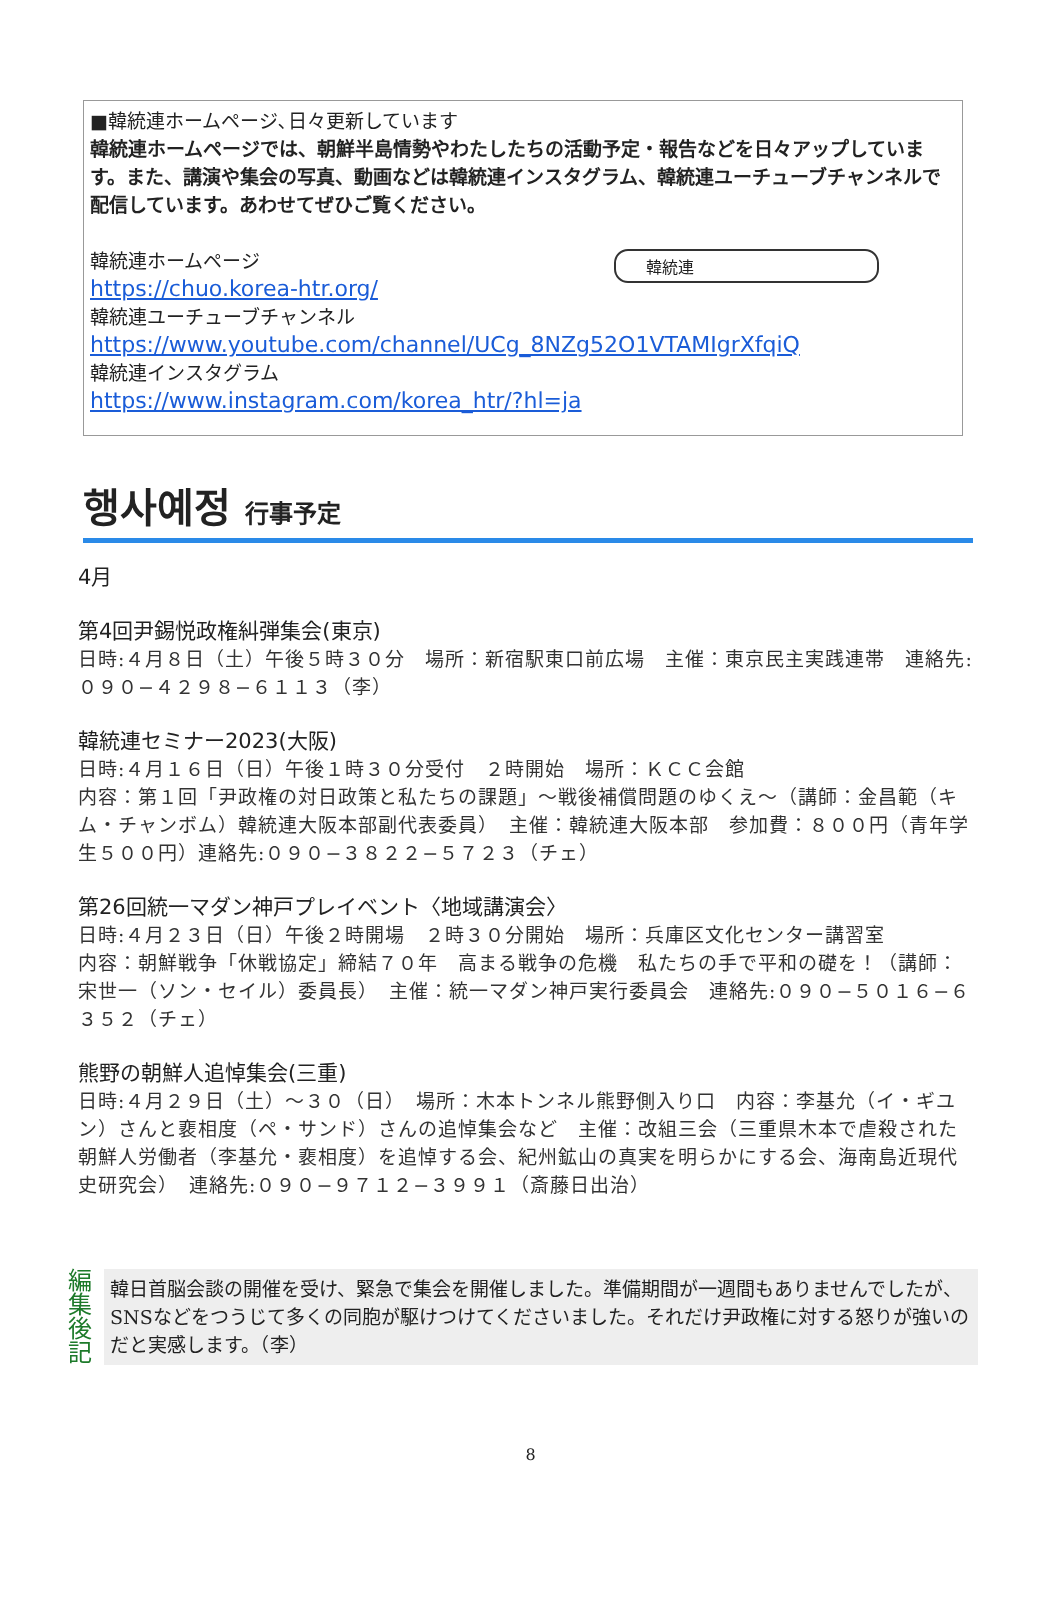■韓統連ホームページ､日々更新しています
韓統連ホームページでは、朝鮮半島情勢やわたしたちの活動予定・報告などを日々アップしています。また、講演や集会の写真、動画などは韓統連インスタグラム、韓統連ユーチューブチャンネルで配信しています。あわせてぜひご覧ください。
韓統連ホームページ
https://chuo.korea-htr.org/
韓統連ユーチューブチャンネル
https://www.youtube.com/channel/UCg_8NZg52O1VTAMIgrXfqiQ
韓統連インスタグラム
https://www.instagram.com/korea_htr/?hl=ja
韓統連
행사예정 行事予定
4月
第4回尹錫悦政権糾弾集会(東京)
日時:４月８日（土）午後５時３０分　場所：新宿駅東口前広場　主催：東京民主実践連帯　連絡先:０９０−４２９８−６１１３（李）
韓統連セミナー2023(大阪)
日時:４月１６日（日）午後１時３０分受付　２時開始　場所：ＫＣＣ会館
内容：第１回「尹政権の対日政策と私たちの課題」〜戦後補償問題のゆくえ〜（講師：金昌範（キム・チャンボム）韓統連大阪本部副代表委員）　主催：韓統連大阪本部　参加費：８００円（青年学生５００円）連絡先:０９０−３８２２−５７２３（チェ）
第26回統一マダン神戸プレイベント〈地域講演会〉
日時:４月２３日（日）午後２時開場　２時３０分開始　場所：兵庫区文化センター講習室
内容：朝鮮戦争「休戦協定」締結７０年　高まる戦争の危機　私たちの手で平和の礎を！（講師：宋世一（ソン・セイル）委員長）　主催：統一マダン神戸実行委員会　連絡先:０９０−５０１６−６３５２（チェ）
熊野の朝鮮人追悼集会(三重)
日時:４月２９日（土）〜３０（日）　場所：木本トンネル熊野側入り口　内容：李基允（イ・ギユン）さんと裵相度（ペ・サンド）さんの追悼集会など　主催：改組三会（三重県木本で虐殺された朝鮮人労働者（李基允・裵相度）を追悼する会、紀州鉱山の真実を明らかにする会、海南島近現代史研究会）　連絡先:０９０−９７１２−３９９１（斎藤日出治）
編集後記
韓日首脳会談の開催を受け、緊急で集会を開催しました。準備期間が一週間もありませんでしたが、SNSなどをつうじて多くの同胞が駆けつけてくださいました。それだけ尹政権に対する怒りが強いのだと実感します。（李）
8